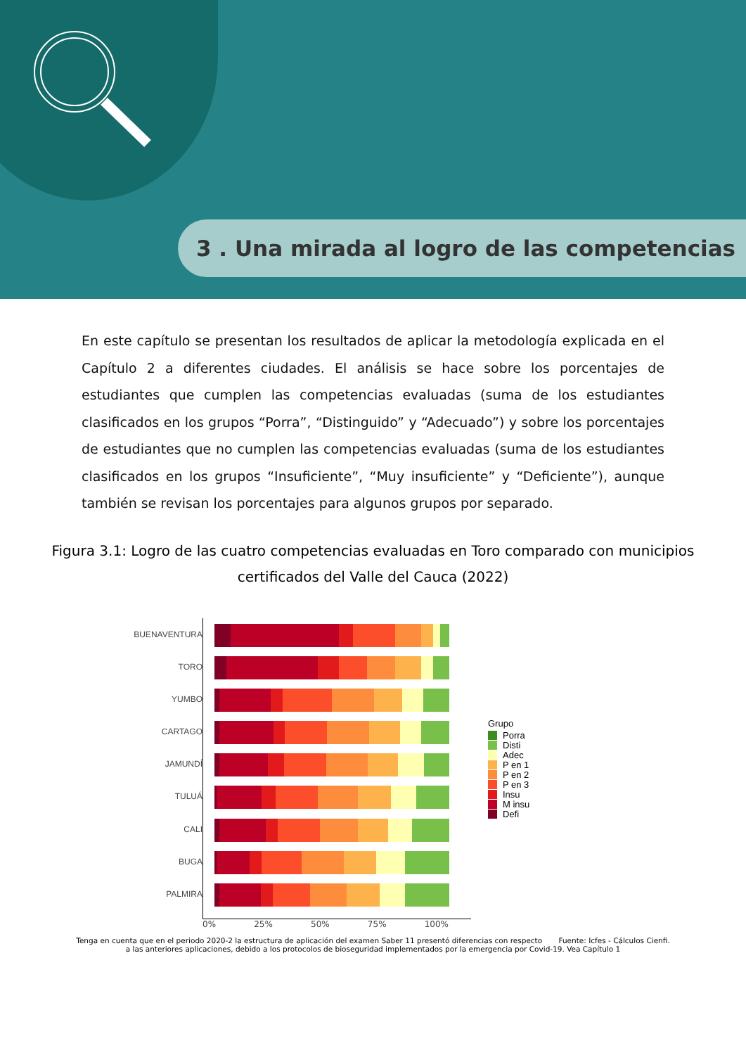3 . Una mirada al logro de las competencias
En este capítulo se presentan los resultados de aplicar la metodología explicada en el Capítulo 2 a diferentes ciudades. El análisis se hace sobre los porcentajes de estudiantes que cumplen las competencias evaluadas (suma de los estudiantes clasificados en los grupos “Porra”, “Distinguido” y “Adecuado”) y sobre los porcentajes de estudiantes que no cumplen las competencias evaluadas (suma de los estudiantes clasificados en los grupos “Insuficiente”, “Muy insuficiente” y “Deficiente”), aunque también se revisan los porcentajes para algunos grupos por separado.
Figura 3.1: Logro de las cuatro competencias evaluadas en Toro comparado con municipios certificados del Valle del Cauca (2022)
BUENAVENTURA
TORO
YUMBO
CARTAGO
JAMUNDÍ
TULUÁ
CALI
BUGA
PALMIRA
Grupo
Porra
Disti
Adec
P en 1
P en 2
P en 3
Insu
M insu
Defi
0% 25% 50% 75% 100%
Tenga en cuenta que en el periodo 2020-2 la estructura de aplicación del examen Saber 11 presentó diferencias con respecto Fuente: Icfes - Cálculos Cienfi.
a las anteriores aplicaciones, debido a los protocolos de bioseguridad implementados por la emergencia por Covid-19. Vea Capítulo 1